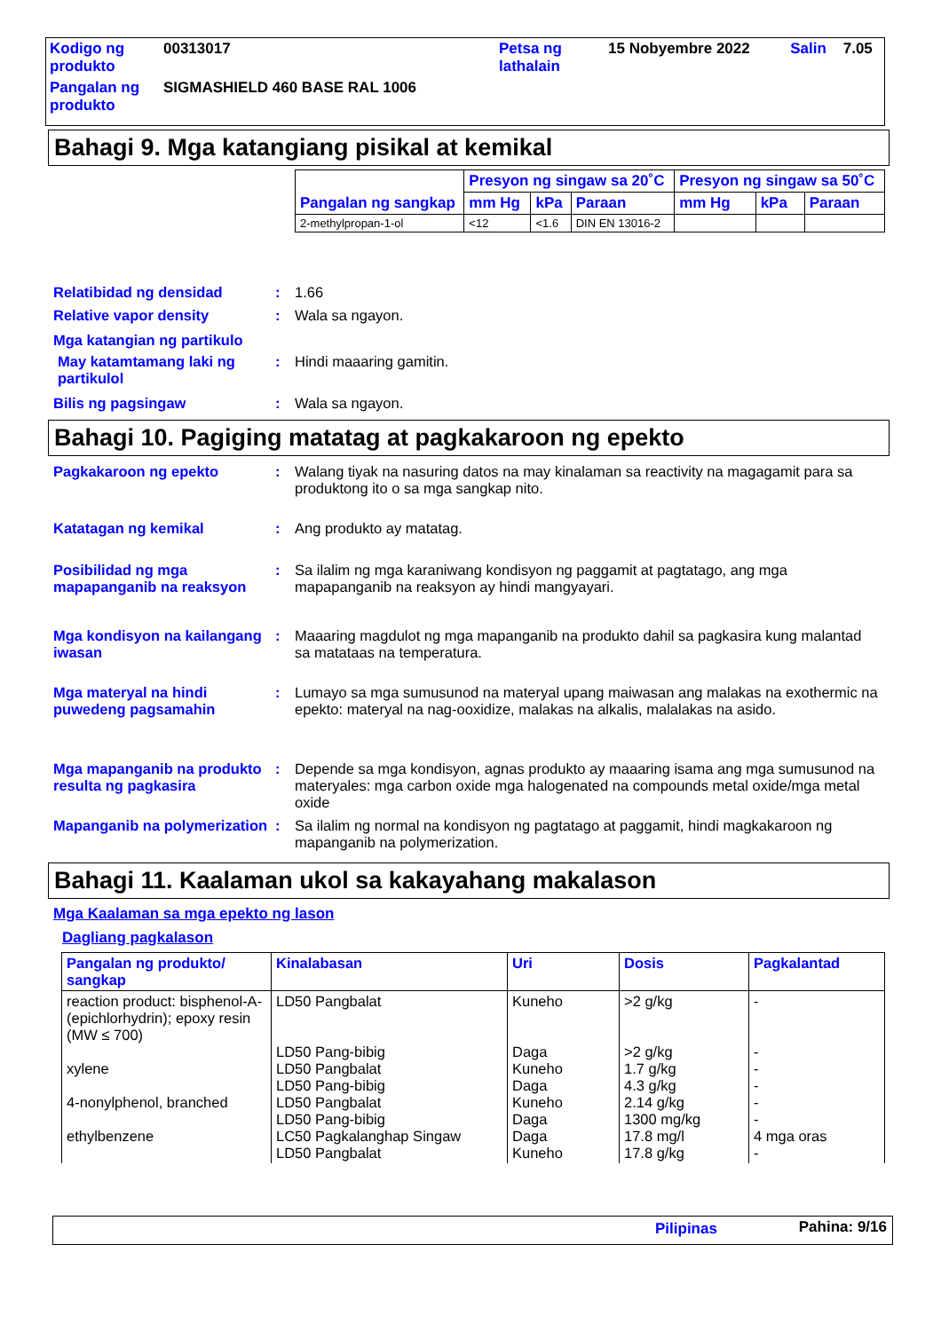| Kodigo ng produkto | 00313017 | Petsa ng lathalain | 15 Nobyembre 2022 | Salin | 7.05 |
| Pangalan ng produkto | SIGMASHIELD 460 BASE RAL 1006 | | | | |
Bahagi 9. Mga katangiang pisikal at kemikal
| Pangalan ng sangkap | Presyon ng singaw sa 20˚C | | | Presyon ng singaw sa 50˚C | | |
| --- | --- | --- | --- | --- | --- | --- |
| | mm Hg | kPa | Paraan | mm Hg | kPa | Paraan |
| 2-methylpropan-1-ol | <12 | <1.6 | DIN EN 13016-2 | | | |
Relatibidad ng densidad : 1.66
Relative vapor density : Wala sa ngayon.
Mga katangian ng partikulo
May katamtamang laki ng partikulol
: Hindi maaaring gamitin.
Bilis ng pagsingaw : Wala sa ngayon.
Bahagi 10. Pagiging matatag at pagkakaroon ng epekto
Pagkakaroon ng epekto : Walang tiyak na nasuring datos na may kinalaman sa reactivity na magagamit para sa produktong ito o sa mga sangkap nito.
Katatagan ng kemikal : Ang produkto ay matatag.
Posibilidad ng mga mapapanganib na reaksyon
: Sa ilalim ng mga karaniwang kondisyon ng paggamit at pagtatago, ang mga mapapanganib na reaksyon ay hindi mangyayari.
Mga kondisyon na kailangang iwasan
: Maaaring magdulot ng mga mapanganib na produkto dahil sa pagkasira kung malantad sa matataas na temperatura.
Mga materyal na hindi puwedeng pagsamahin
: Lumayo sa mga sumusunod na materyal upang maiwasan ang malakas na exothermic na epekto: materyal na nag-ooxidize, malakas na alkalis, malalakas na asido.
Mga mapanganib na produkto resulta ng pagkasira
: Depende sa mga kondisyon, agnas produkto ay maaaring isama ang mga sumusunod na materyales: mga carbon oxide mga halogenated na compounds metal oxide/mga metal oxide
Mapanganib na polymerization
: Sa ilalim ng normal na kondisyon ng pagtatago at paggamit, hindi magkakaroon ng mapanganib na polymerization.
Bahagi 11. Kaalaman ukol sa kakayahang makalason
Mga Kaalaman sa mga epekto ng lason
Dagliang pagkalason
| Pangalan ng produkto/ sangkap | Kinalabasan | Uri | Dosis | Pagkalantad |
| --- | --- | --- | --- | --- |
| reaction product: bisphenol-A-(epichlorhydrin); epoxy resin (MW ≤ 700) xylene 4-nonylphenol, branched ethylbenzene | LD50 Pangbalat LD50 Pang-bibig LD50 Pangbalat LD50 Pang-bibig LD50 Pangbalat LD50 Pang-bibig LC50 Pagkalanghap Singaw LD50 Pangbalat | Kuneho Daga Kuneho Daga Kuneho Daga Daga Kuneho | >2 g/kg >2 g/kg 1.7 g/kg 4.3 g/kg 2.14 g/kg 1300 mg/kg 17.8 mg/l 17.8 g/kg | - - - - - - 4 mga oras - |
Pilipinas Pahina: 9/16